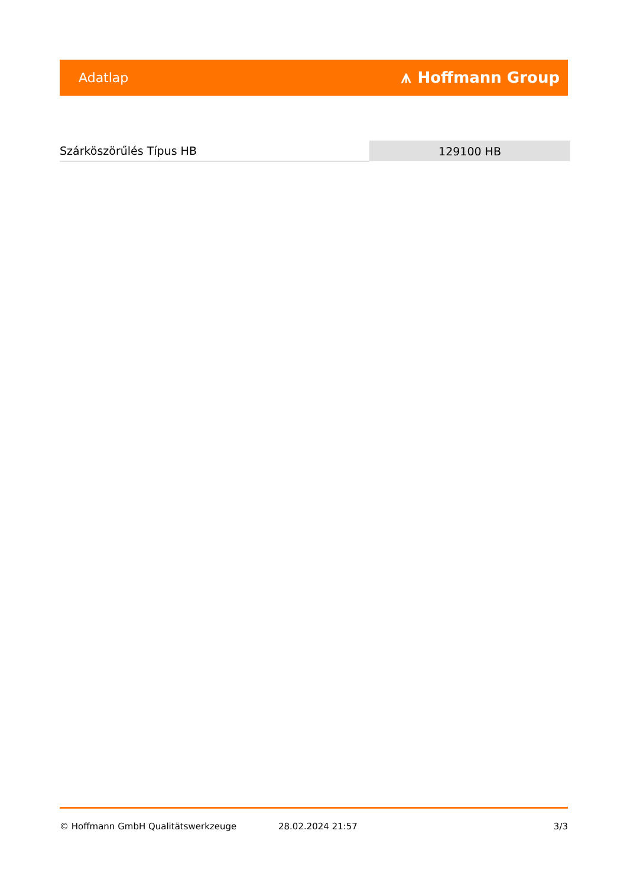Adatlap ⩚ Hoffmann Group
| Szárköszörűlés Típus HB | 129100 HB |
© Hoffmann GmbH Qualitätswerkzeuge 28.02.2024 21:57 3/3